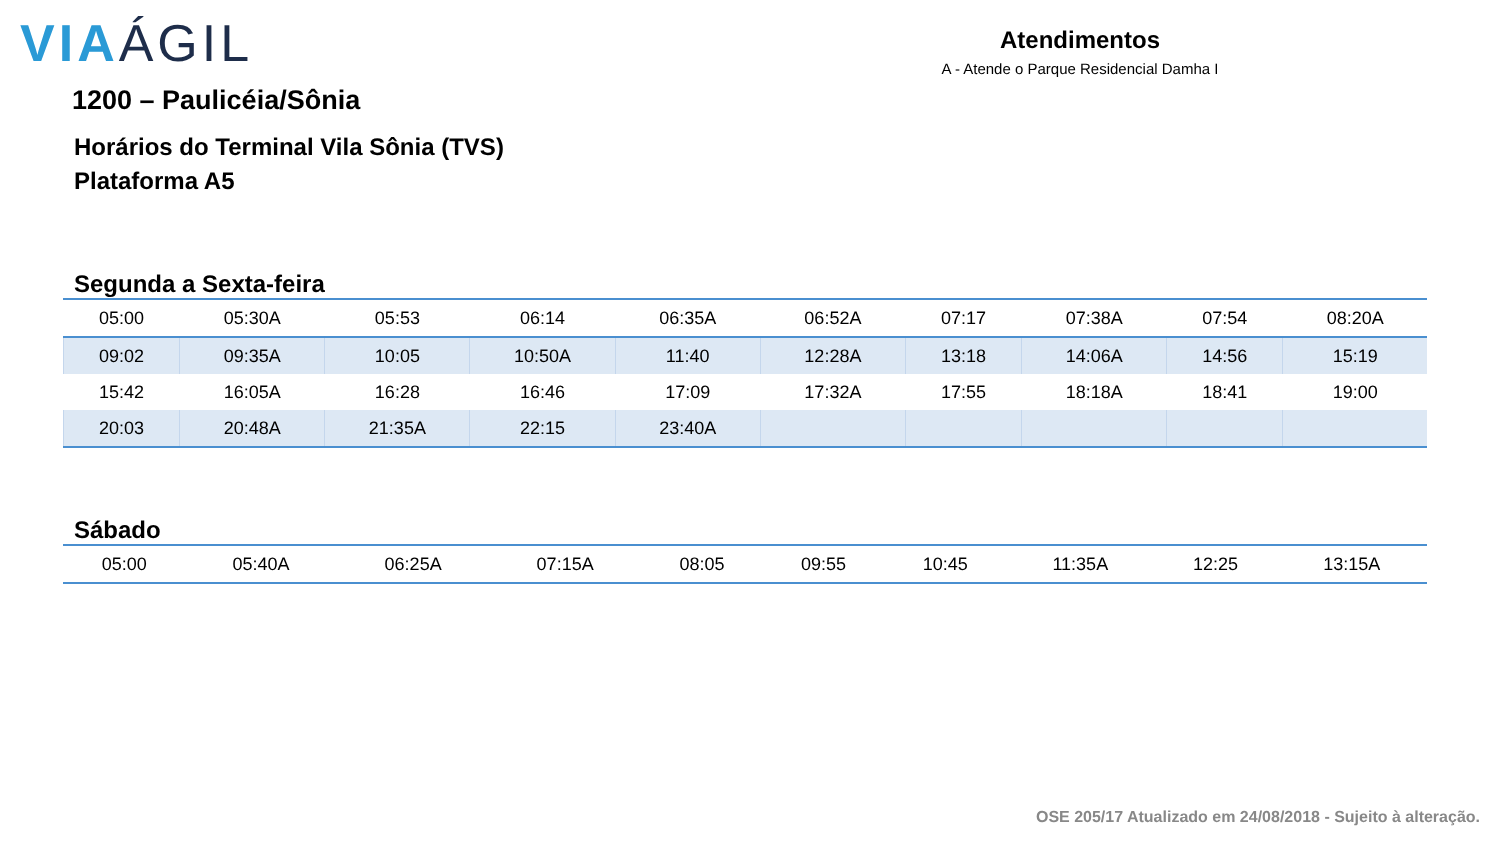VIAÁGIL
Atendimentos
A - Atende o Parque Residencial Damha I
1200 – Paulicéia/Sônia
Horários do Terminal Vila Sônia (TVS)
Plataforma A5
Segunda a Sexta-feira
| 05:00 | 05:30A | 05:53 | 06:14 | 06:35A | 06:52A | 07:17 | 07:38A | 07:54 | 08:20A |
| 09:02 | 09:35A | 10:05 | 10:50A | 11:40 | 12:28A | 13:18 | 14:06A | 14:56 | 15:19 |
| 15:42 | 16:05A | 16:28 | 16:46 | 17:09 | 17:32A | 17:55 | 18:18A | 18:41 | 19:00 |
| 20:03 | 20:48A | 21:35A | 22:15 | 23:40A | | | | | |
Sábado
| 05:00 | 05:40A | 06:25A | 07:15A | 08:05 | 09:55 | 10:45 | 11:35A | 12:25 | 13:15A |
OSE 205/17 Atualizado em 24/08/2018 - Sujeito à alteração.